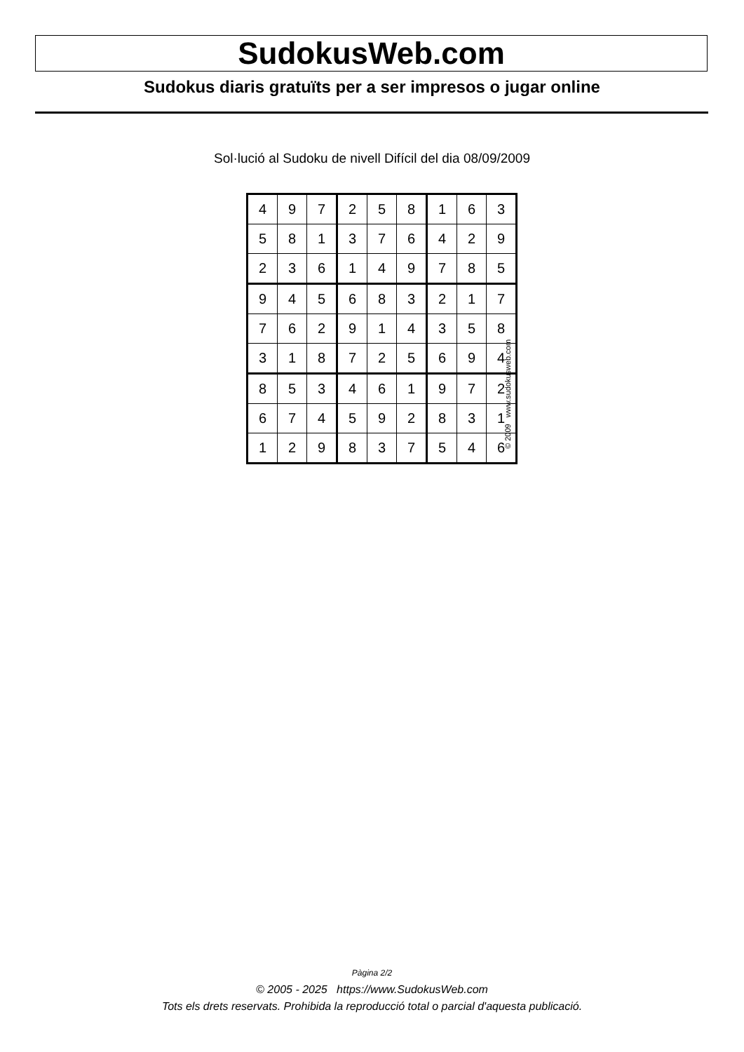SudokusWeb.com
Sudokus diaris gratuïts per a ser impresos o jugar online
Sol·lució al Sudoku de nivell Difícil del dia 08/09/2009
| 4 | 9 | 7 | 2 | 5 | 8 | 1 | 6 | 3 |
| 5 | 8 | 1 | 3 | 7 | 6 | 4 | 2 | 9 |
| 2 | 3 | 6 | 1 | 4 | 9 | 7 | 8 | 5 |
| 9 | 4 | 5 | 6 | 8 | 3 | 2 | 1 | 7 |
| 7 | 6 | 2 | 9 | 1 | 4 | 3 | 5 | 8 |
| 3 | 1 | 8 | 7 | 2 | 5 | 6 | 9 | 4 |
| 8 | 5 | 3 | 4 | 6 | 1 | 9 | 7 | 2 |
| 6 | 7 | 4 | 5 | 9 | 2 | 8 | 3 | 1 |
| 1 | 2 | 9 | 8 | 3 | 7 | 5 | 4 | 6 |
© 2009 www.sudokusweb.com
Pàgina 2/2
© 2005 - 2025 https://www.SudokusWeb.com
Tots els drets reservats. Prohibida la reproducció total o parcial d'aquesta publicació.